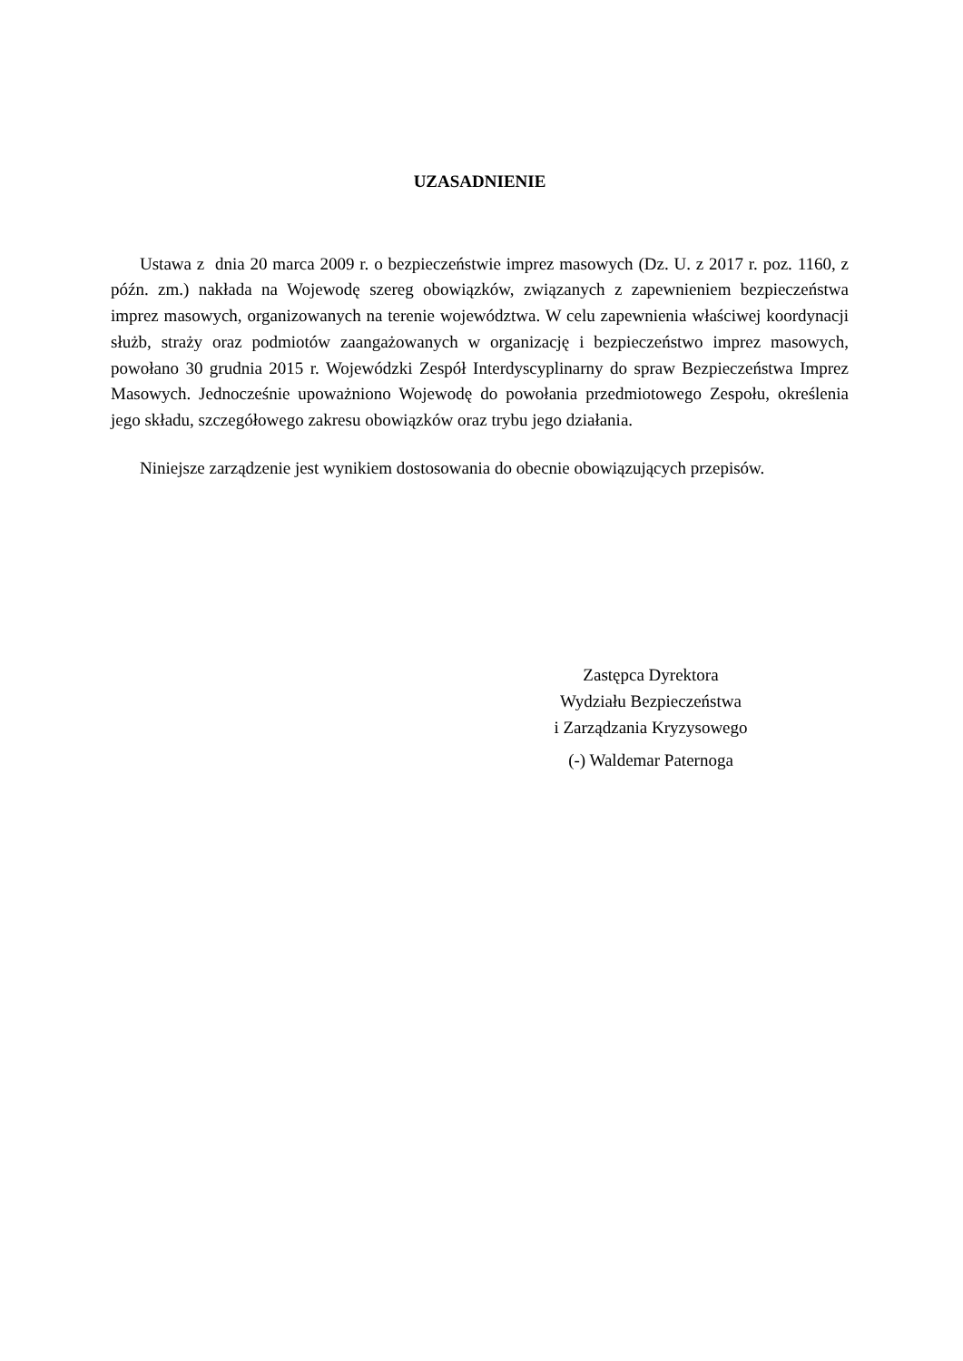UZASADNIENIE
Ustawa z dnia 20 marca 2009 r. o bezpieczeństwie imprez masowych (Dz. U. z 2017 r. poz. 1160, z późn. zm.) nakłada na Wojewodę szereg obowiązków, związanych z zapewnieniem bezpieczeństwa imprez masowych, organizowanych na terenie województwa. W celu zapewnienia właściwej koordynacji służb, straży oraz podmiotów zaangażowanych w organizację i bezpieczeństwo imprez masowych, powołano 30 grudnia 2015 r. Wojewódzki Zespół Interdyscyplinarny do spraw Bezpieczeństwa Imprez Masowych. Jednocześnie upoważniono Wojewodę do powołania przedmiotowego Zespołu, określenia jego składu, szczegółowego zakresu obowiązków oraz trybu jego działania.
Niniejsze zarządzenie jest wynikiem dostosowania do obecnie obowiązujących przepisów.
Zastępca Dyrektora
Wydziału Bezpieczeństwa
i Zarządzania Kryzysowego
(-) Waldemar Paternoga